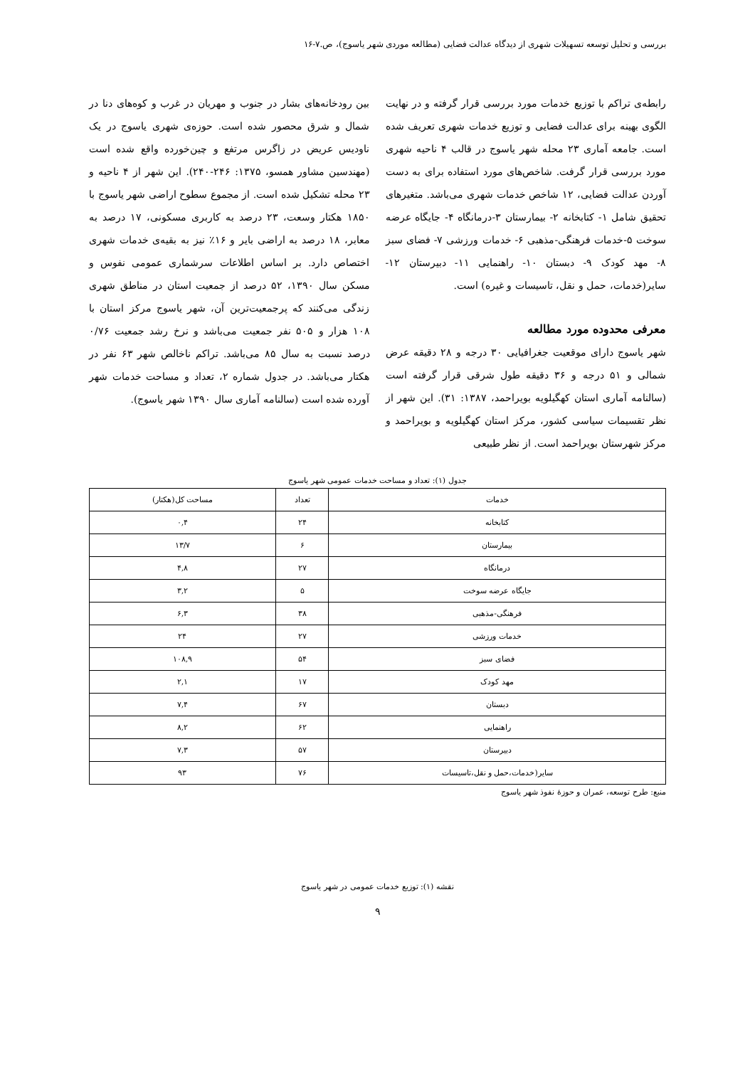بررسی و تحلیل توسعه تسهیلات شهری از دیدگاه عدالت فضایی (مطالعه موردی شهر یاسوج)، ص.۷-۱۶
رابطه‌ی تراکم با توزیع خدمات مورد بررسی قرار گرفته و در نهایت الگوی بهینه برای عدالت فضایی و توزیع خدمات شهری تعریف شده است. جامعه آماری ۲۳ محله شهر یاسوج در قالب ۴ ناحیه شهری مورد بررسی قرار گرفت. شاخص‌های مورد استفاده برای به دست آوردن عدالت فضایی، ۱۲ شاخص خدمات شهری می‌باشد. متغیرهای تحقیق شامل ۱- کتابخانه ۲- بیمارستان ۳-درمانگاه ۴- جایگاه عرضه سوخت ۵-خدمات فرهنگی-مذهبی ۶- خدمات ورزشی ۷- فضای سبز ۸- مهد کودک ۹- دبستان ۱۰- راهنمایی ۱۱- دبیرستان ۱۲- سایر(خدمات، حمل و نقل، تاسیسات و غیره) است.
معرفی محدوده مورد مطالعه
شهر یاسوج دارای موقعیت جغرافیایی ۳۰ درجه و ۲۸ دقیقه عرض شمالی و ۵۱ درجه و ۳۶ دقیقه طول شرقی قرار گرفته است (سالنامه آماری استان کهگیلویه بویراحمد، ۱۳۸۷: ۳۱). این شهر از نظر تقسیمات سیاسی کشور، مرکز استان کهگیلویه و بویراحمد و مرکز شهرستان بویراحمد است. از نظر طبیعی
بین رودخانه‌های بشار در جنوب و مهریان در غرب و کوه‌های دنا در شمال و شرق محصور شده است. حوزه‌ی شهری یاسوج در یک ناودیس عریض در زاگرس مرتفع و چین‌خورده واقع شده است (مهندسین مشاور همسو، ۱۳۷۵: ۲۴۶-۲۴۰). این شهر از ۴ ناحیه و ۲۳ محله تشکیل شده است. از مجموع سطوح اراضی شهر یاسوج با ۱۸۵۰ هکتار وسعت، ۲۳ درصد به کاربری مسکونی، ۱۷ درصد به معابر، ۱۸ درصد به اراضی بایر و ۱۶٪ نیز به بقیه‌ی خدمات شهری اختصاص دارد. بر اساس اطلاعات سرشماری عمومی نفوس و مسکن سال ۱۳۹۰، ۵۲ درصد از جمعیت استان در مناطق شهری زندگی می‌کنند که پرجمعیت‌ترین آن، شهر یاسوج مرکز استان با ۱۰۸ هزار و ۵۰۵ نفر جمعیت می‌باشد و نرخ رشد جمعیت ۰/۷۶ درصد نسبت به سال ۸۵ می‌باشد. تراکم ناخالص شهر ۶۳ نفر در هکتار می‌باشد. در جدول شماره ۲، تعداد و مساحت خدمات شهر آورده شده است (سالنامه آماری سال ۱۳۹۰ شهر یاسوج).
جدول (۱): تعداد و مساحت خدمات عمومی شهر یاسوج
| خدمات | تعداد | مساحت کل(هکتار) |
| --- | --- | --- |
| کتابخانه | ۲۴ | ۰,۴ |
| بیمارستان | ۶ | ۱۳/۷ |
| درمانگاه | ۲۷ | ۴,۸ |
| جایگاه عرضه سوخت | ۵ | ۳,۲ |
| فرهنگی-مذهبی | ۳۸ | ۶,۳ |
| خدمات ورزشی | ۲۷ | ۲۴ |
| فضای سبز | ۵۴ | ۱۰۸,۹ |
| مهد کودک | ۱۷ | ۲,۱ |
| دبستان | ۶۷ | ۷,۴ |
| راهنمایی | ۶۲ | ۸,۲ |
| دبیرستان | ۵۷ | ۷,۳ |
| سایر(خدمات،حمل و نقل،تاسیسات | ۷۶ | ۹۳ |
منبع: طرح توسعه، عمران و حوزهٔ نفوذ شهر یاسوج
نقشه (۱): توزیع خدمات عمومی در شهر یاسوج
۹